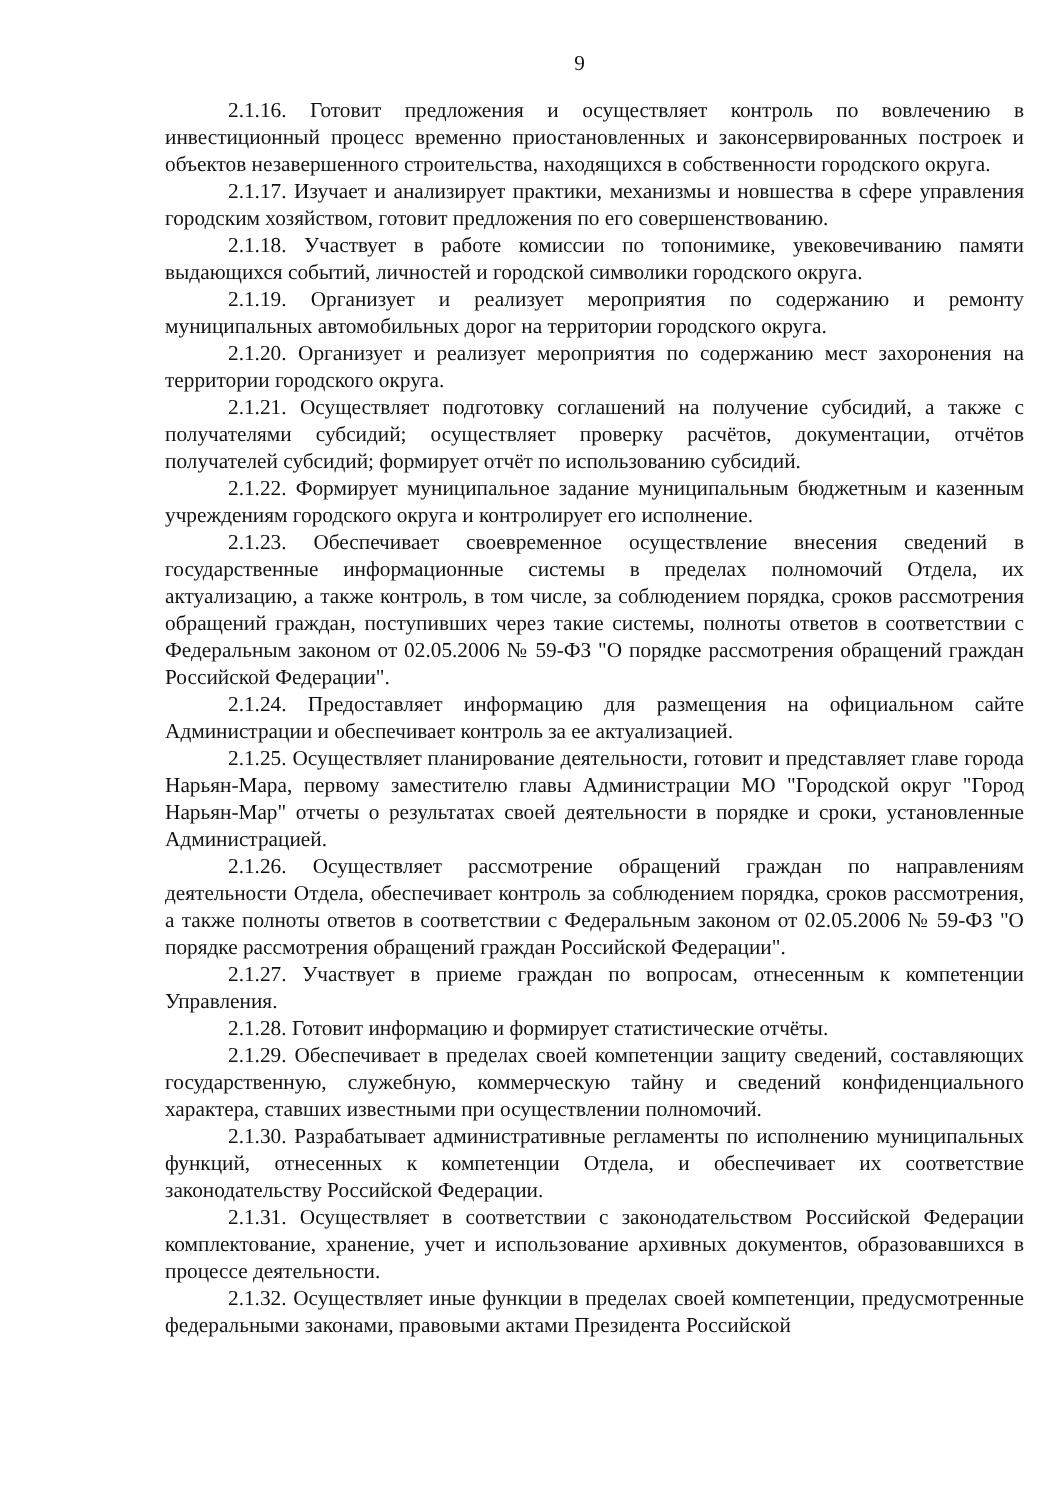9
2.1.16. Готовит предложения и осуществляет контроль по вовлечению в инвестиционный процесс временно приостановленных и законсервированных построек и объектов незавершенного строительства, находящихся в собственности городского округа.
2.1.17. Изучает и анализирует практики, механизмы и новшества в сфере управления городским хозяйством, готовит предложения по его совершенствованию.
2.1.18. Участвует в работе комиссии по топонимике, увековечиванию памяти выдающихся событий, личностей и городской символики городского округа.
2.1.19. Организует и реализует мероприятия по содержанию и ремонту муниципальных автомобильных дорог на территории городского округа.
2.1.20. Организует и реализует мероприятия по содержанию мест захоронения на территории городского округа.
2.1.21. Осуществляет подготовку соглашений на получение субсидий, а также с получателями субсидий; осуществляет проверку расчётов, документации, отчётов получателей субсидий; формирует отчёт по использованию субсидий.
2.1.22. Формирует муниципальное задание муниципальным бюджетным и казенным учреждениям городского округа и контролирует его исполнение.
2.1.23. Обеспечивает своевременное осуществление внесения сведений в государственные информационные системы в пределах полномочий Отдела, их актуализацию, а также контроль, в том числе, за соблюдением порядка, сроков рассмотрения обращений граждан, поступивших через такие системы, полноты ответов в соответствии с Федеральным законом от 02.05.2006 № 59-ФЗ "О порядке рассмотрения обращений граждан Российской Федерации".
2.1.24. Предоставляет информацию для размещения на официальном сайте Администрации и обеспечивает контроль за ее актуализацией.
2.1.25. Осуществляет планирование деятельности, готовит и представляет главе города Нарьян-Мара, первому заместителю главы Администрации МО "Городской округ "Город Нарьян-Мар" отчеты о результатах своей деятельности в порядке и сроки, установленные Администрацией.
2.1.26. Осуществляет рассмотрение обращений граждан по направлениям деятельности Отдела, обеспечивает контроль за соблюдением порядка, сроков рассмотрения, а также полноты ответов в соответствии с Федеральным законом от 02.05.2006 № 59-ФЗ "О порядке рассмотрения обращений граждан Российской Федерации".
2.1.27. Участвует в приеме граждан по вопросам, отнесенным к компетенции Управления.
2.1.28. Готовит информацию и формирует статистические отчёты.
2.1.29. Обеспечивает в пределах своей компетенции защиту сведений, составляющих государственную, служебную, коммерческую тайну и сведений конфиденциального характера, ставших известными при осуществлении полномочий.
2.1.30. Разрабатывает административные регламенты по исполнению муниципальных функций, отнесенных к компетенции Отдела, и обеспечивает их соответствие законодательству Российской Федерации.
2.1.31. Осуществляет в соответствии с законодательством Российской Федерации комплектование, хранение, учет и использование архивных документов, образовавшихся в процессе деятельности.
2.1.32. Осуществляет иные функции в пределах своей компетенции, предусмотренные федеральными законами, правовыми актами Президента Российской